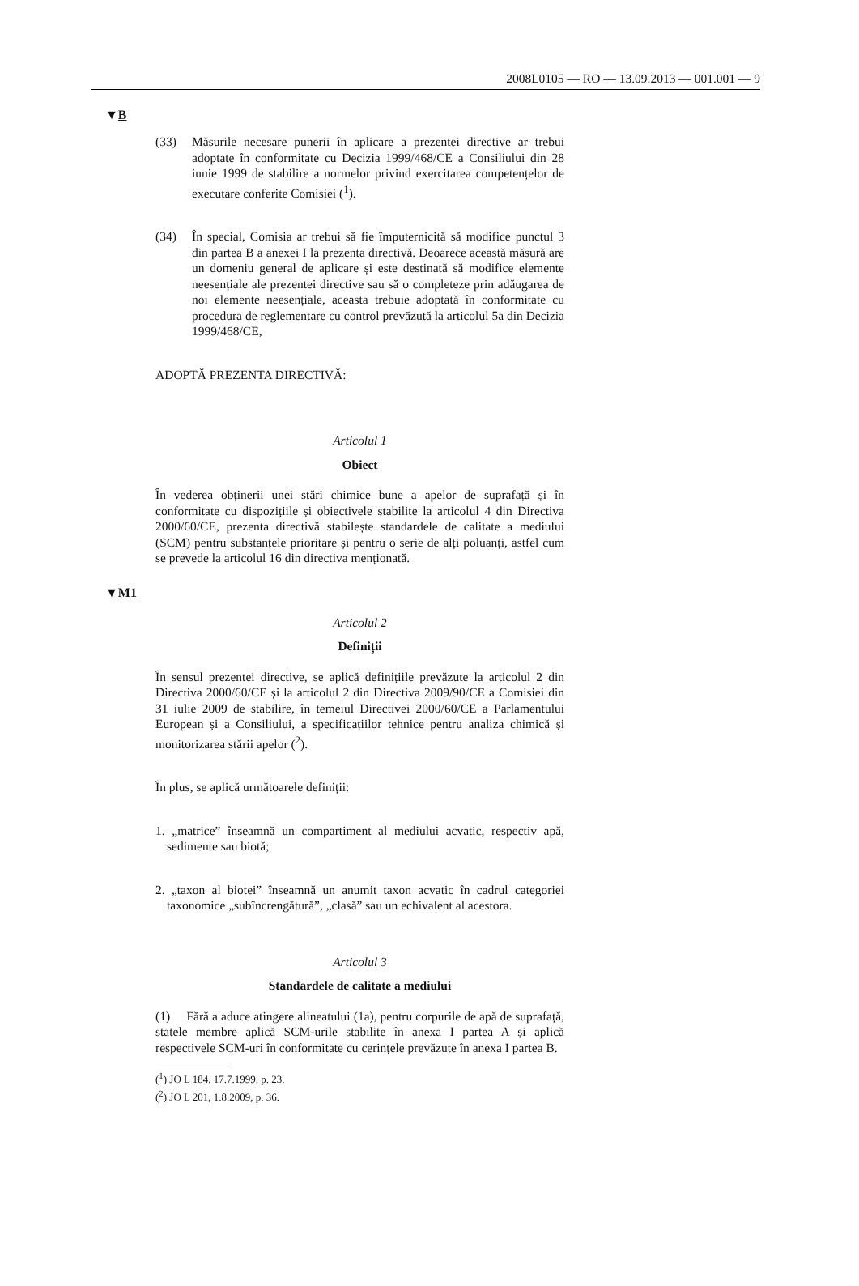2008L0105 — RO — 13.09.2013 — 001.001 — 9
▼B
(33) Măsurile necesare punerii în aplicare a prezentei directive ar trebui adoptate în conformitate cu Decizia 1999/468/CE a Consiliului din 28 iunie 1999 de stabilire a normelor privind exercitarea competențelor de executare conferite Comisiei (<sup>1</sup>).
(34) În special, Comisia ar trebui să fie împuternicită să modifice punctul 3 din partea B a anexei I la prezenta directivă. Deoarece această măsură are un domeniu general de aplicare și este destinată să modifice elemente neesențiale ale prezentei directive sau să o completeze prin adăugarea de noi elemente neesențiale, aceasta trebuie adoptată în conformitate cu procedura de reglementare cu control prevăzută la articolul 5a din Decizia 1999/468/CE,
ADOPTĂ PREZENTA DIRECTIVĂ:
Articolul 1
Obiect
În vederea obținerii unei stări chimice bune a apelor de suprafață și în conformitate cu dispozițiile și obiectivele stabilite la articolul 4 din Directiva 2000/60/CE, prezenta directivă stabilește standardele de calitate a mediului (SCM) pentru substanțele prioritare și pentru o serie de alți poluanți, astfel cum se prevede la articolul 16 din directiva menționată.
▼M1
Articolul 2
Definiții
În sensul prezentei directive, se aplică definițiile prevăzute la articolul 2 din Directiva 2000/60/CE și la articolul 2 din Directiva 2009/90/CE a Comisiei din 31 iulie 2009 de stabilire, în temeiul Directivei 2000/60/CE a Parlamentului European și a Consiliului, a specificațiilor tehnice pentru analiza chimică și monitorizarea stării apelor (<sup>2</sup>).
În plus, se aplică următoarele definiții:
1. „matrice” înseamnă un compartiment al mediului acvatic, respectiv apă, sedimente sau biotă;
2. „taxon al biotei” înseamnă un anumit taxon acvatic în cadrul categoriei taxonomice „subîncrengătură”, „clasă” sau un echivalent al acestora.
Articolul 3
Standardele de calitate a mediului
(1) Fără a aduce atingere alineatului (1a), pentru corpurile de apă de suprafață, statele membre aplică SCM-urile stabilite în anexa I partea A și aplică respectivele SCM-uri în conformitate cu cerințele prevăzute în anexa I partea B.
(<sup>1</sup>) JO L 184, 17.7.1999, p. 23.
(<sup>2</sup>) JO L 201, 1.8.2009, p. 36.